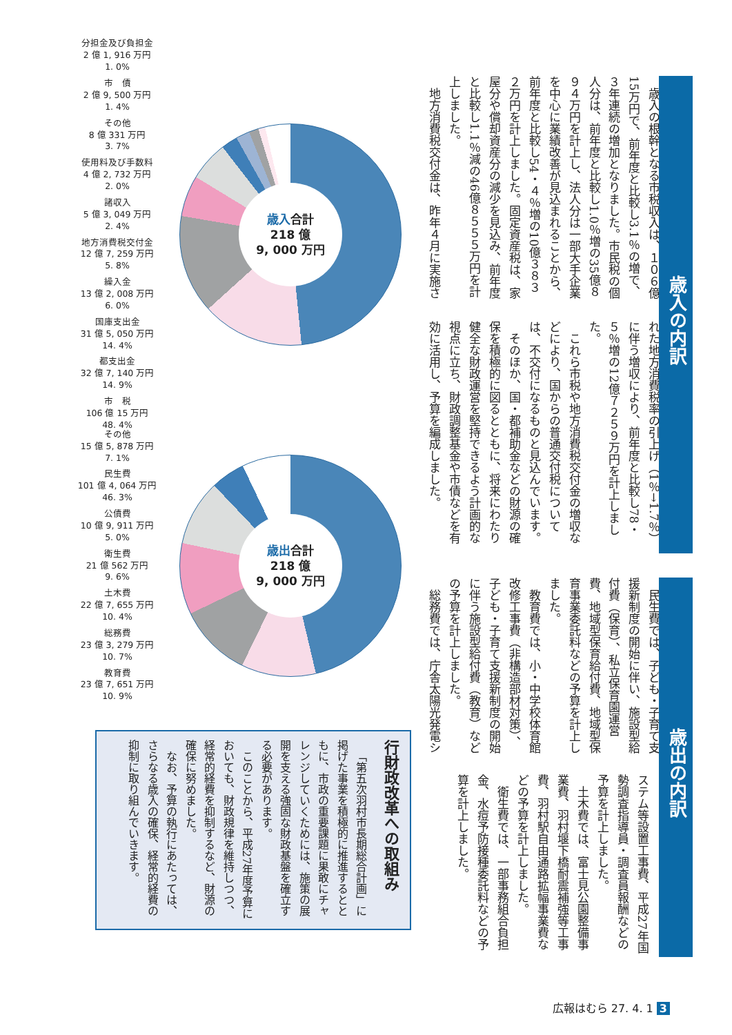分担金及び負担金
2 億 1, 916 万円
1. 0%
市　債
2 億 9, 500 万円
1. 4%
その他
8 億 331 万円
3. 7%
使用料及び手数料
4 億 2, 732 万円
2. 0%
諸収入
5 億 3, 049 万円
2. 4%
地方消費税交付金
12 億 7, 259 万円
5. 8%
繰入金
13 億 2, 008 万円
6. 0%
国庫支出金
31 億 5, 050 万円
14. 4%
都支出金
32 億 7, 140 万円
14. 9%
市　税
106 億 15 万円
48. 4%
歳入合計
218 億
9, 000 万円
その他
15 億 5, 878 万円
7. 1%
民生費
101 億 4, 064 万円
46. 3%
公債費
10 億 9, 911 万円
5. 0%
衛生費
21 億 562 万円
9. 6%
土木費
22 億 7, 655 万円
10. 4%
総務費
23 億 3, 279 万円
10. 7%
教育費
23 億 7, 651 万円
10. 9%
歳出合計
218 億
9, 000 万円
行財政改革への取組み
「第五次羽村市長期総合計画」に掲げた事業を積極的に推進するとともに、市政の重要課題に果敢にチャレンジしていくためには、施策の展開を支える強固な財政基盤を確立する必要があります。
このことから、平成27年度予算においても、財政規律を維持しつつ、経常的経費を抑制するなど、財源の確保に努めました。
なお、予算の執行にあたっては、さらなる歳入の確保、経常的経費の抑制に取り組んでいきます。
歳入の内訳
歳入の根幹となる市税収入は、１０６億15万円で、前年度と比較し3.1％の増で、３年連続の増加となりました。市民税の個人分は、前年度と比較し1.0％増の35億８９４万円を計上し、法人分は一部大手企業を中心に業績改善が見込まれることから、前年度と比較し54・４％増の10億３８３２万円を計上しました。固定資産税は、家屋分や償却資産分の減少を見込み、前年度と比較し1.1％減の46億８５５５万円を計上しました。
地方消費税交付金は、昨年４月に実施さ
れた地方消費税率の引上げ（1％→1.7％）に伴う増収により、前年度と比較し78・５％増の12億７２５９万円を計上しました。
これら市税や地方消費税交付金の増収などにより、国からの普通交付税については、不交付になるものと見込んでいます。
そのほか、国・都補助金などの財源の確保を積極的に図るとともに、将来にわたり健全な財政運営を堅持できるよう計画的な視点に立ち、財政調整基金や市債などを有効に活用し、予算を編成しました。
歳出の内訳
民生費では、子ども・子育て支援新制度の開始に伴い、施設型給付費（保育）、私立保育園運営費、地域型保育給付費、地域型保育事業委託料などの予算を計上しました。
教育費では、小・中学校体育館改修工事費（非構造部材対策）、子ども・子育て支援新制度の開始に伴う施設型給付費（教育）などの予算を計上しました。
総務費では、庁舎太陽光発電シ
ステム等設置工事費、平成27年国勢調査指導員・調査員報酬などの予算を計上しました。
土木費では、富士見公園整備事業費、羽村堰下橋耐震補強等工事費、羽村駅自由通路拡幅事業費などの予算を計上しました。
衛生費では、一部事務組合負担金、水痘予防接種委託料などの予算を計上しました。
広報はむら 27. 4. 1 3